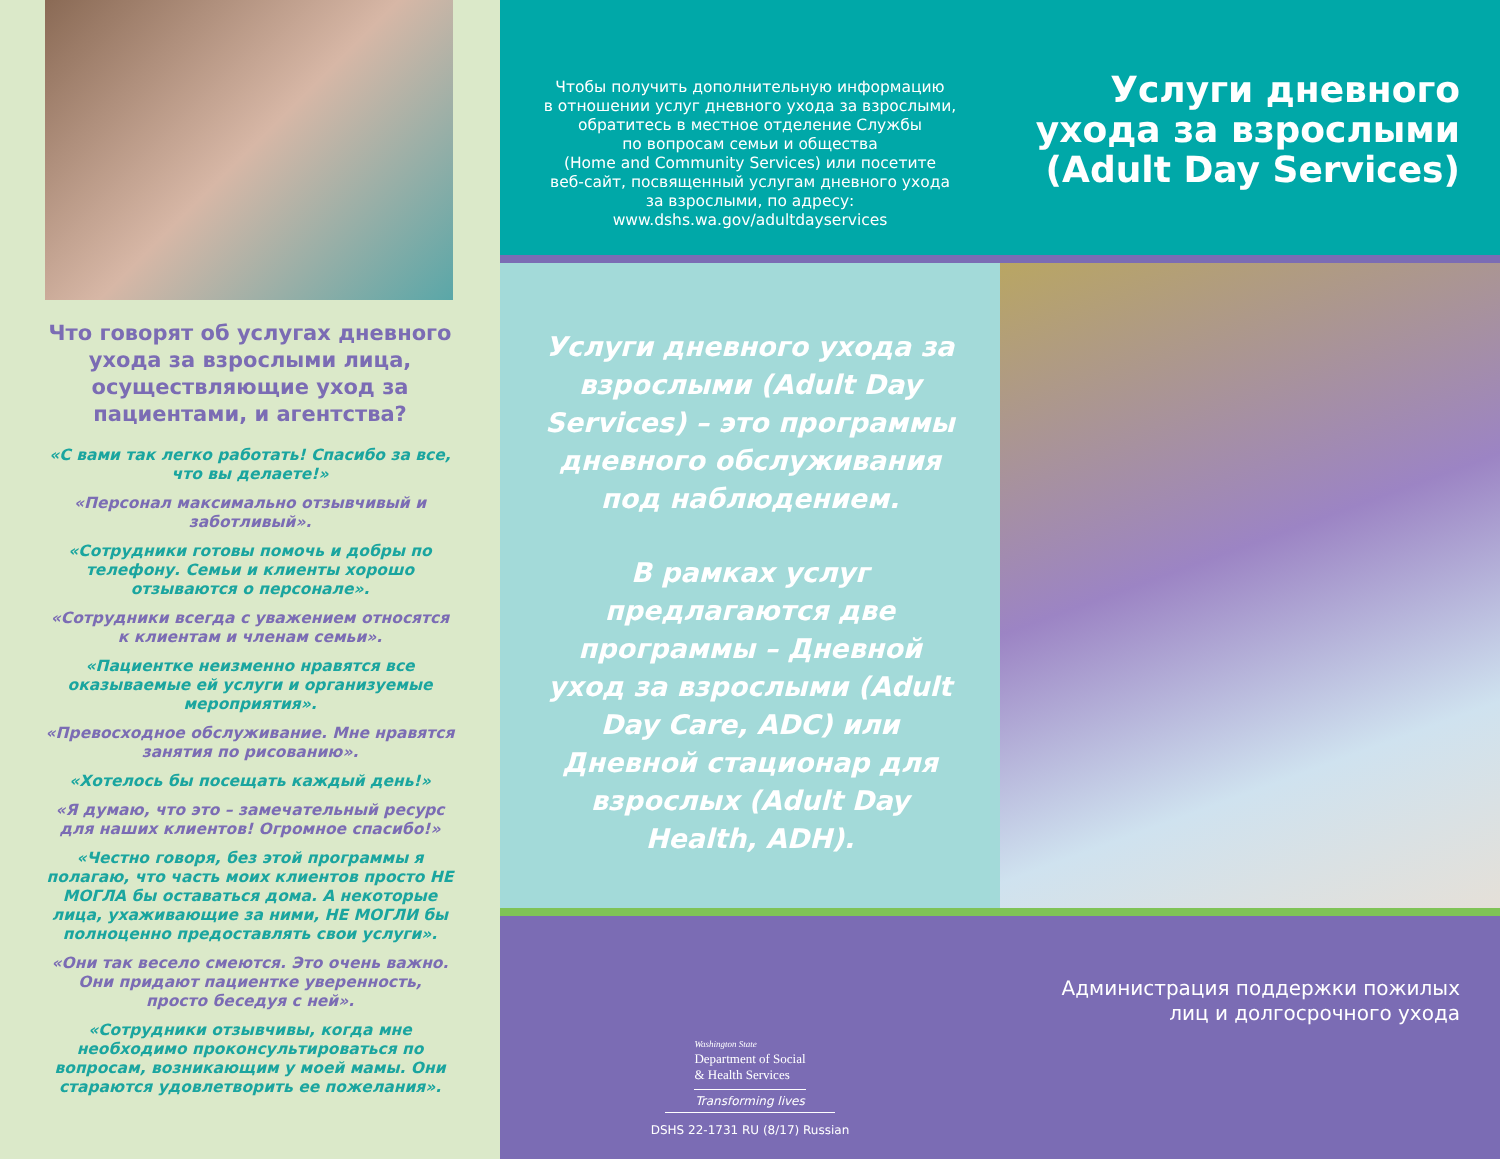Что говорят об услугах дневного ухода за взрослыми лица, осуществляющие уход за пациентами, и агентства?
«С вами так легко работать! Спасибо за все, что вы делаете!»
«Персонал максимально отзывчивый и заботливый».
«Сотрудники готовы помочь и добры по телефону. Семьи и клиенты хорошо отзываются о персонале».
«Сотрудники всегда с уважением относятся к клиентам и членам семьи».
«Пациентке неизменно нравятся все оказываемые ей услуги и организуемые мероприятия».
«Превосходное обслуживание. Мне нравятся занятия по рисованию».
«Хотелось бы посещать каждый день!»
«Я думаю, что это – замечательный ресурс для наших клиентов! Огромное спасибо!»
«Честно говоря, без этой программы я полагаю, что часть моих клиентов просто НЕ МОГЛА бы оставаться дома. А некоторые лица, ухаживающие за ними, НЕ МОГЛИ бы полноценно предоставлять свои услуги».
«Они так весело смеются. Это очень важно. Они придают пациентке уверенность, просто беседуя с ней».
«Сотрудники отзывчивы, когда мне необходимо проконсультироваться по вопросам, возникающим у моей мамы. Они стараются удовлетворить ее пожелания».
Чтобы получить дополнительную информацию
в отношении услуг дневного ухода за взрослыми,
обратитесь в местное отделение Службы
по вопросам семьи и общества
(Home and Community Services) или посетите
веб-сайт, посвященный услугам дневного ухода
за взрослыми, по адресу:
www.dshs.wa.gov/adultdayservices
Услуги дневного ухода за взрослыми (Adult Day Services)
Услуги дневного ухода за взрослыми (Adult Day Services) – это программы дневного обслуживания под наблюдением.
В рамках услуг предлагаются две программы – Дневной уход за взрослыми (Adult Day Care, ADC) или Дневной стационар для взрослых (Adult Day Health, ADH).
Washington State
Department of Social
& Health Services
Transforming lives
DSHS 22-1731 RU (8/17) Russian
Администрация поддержки пожилых
лиц и долгосрочного ухода